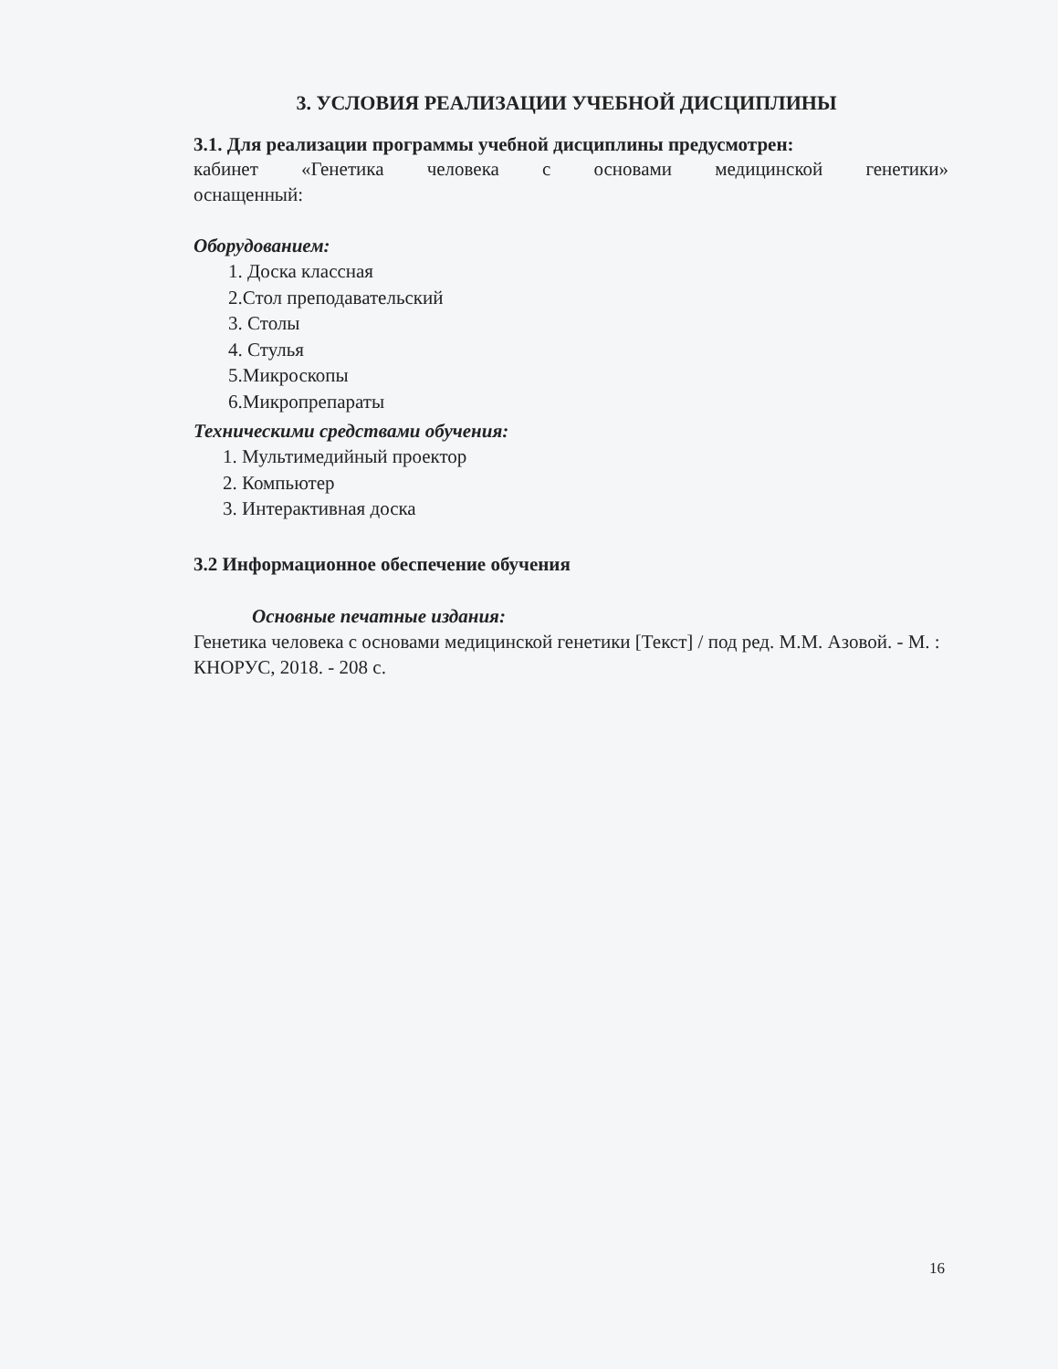3. УСЛОВИЯ РЕАЛИЗАЦИИ УЧЕБНОЙ ДИСЦИПЛИНЫ
3.1. Для реализации программы учебной дисциплины предусмотрен:
кабинет «Генетика человека с основами медицинской генетики»
оснащенный:
Оборудованием:
1. Доска классная
2.Стол преподавательский
3. Столы
4. Стулья
5.Микроскопы
6.Микропрепараты
Техническими средствами обучения:
1. Мультимедийный проектор
2. Компьютер
3. Интерактивная доска
3.2 Информационное обеспечение обучения
Основные печатные издания:
Генетика человека с основами медицинской генетики [Текст] / под ред. М.М. Азовой. - М. : КНОРУС, 2018. - 208 с.
16